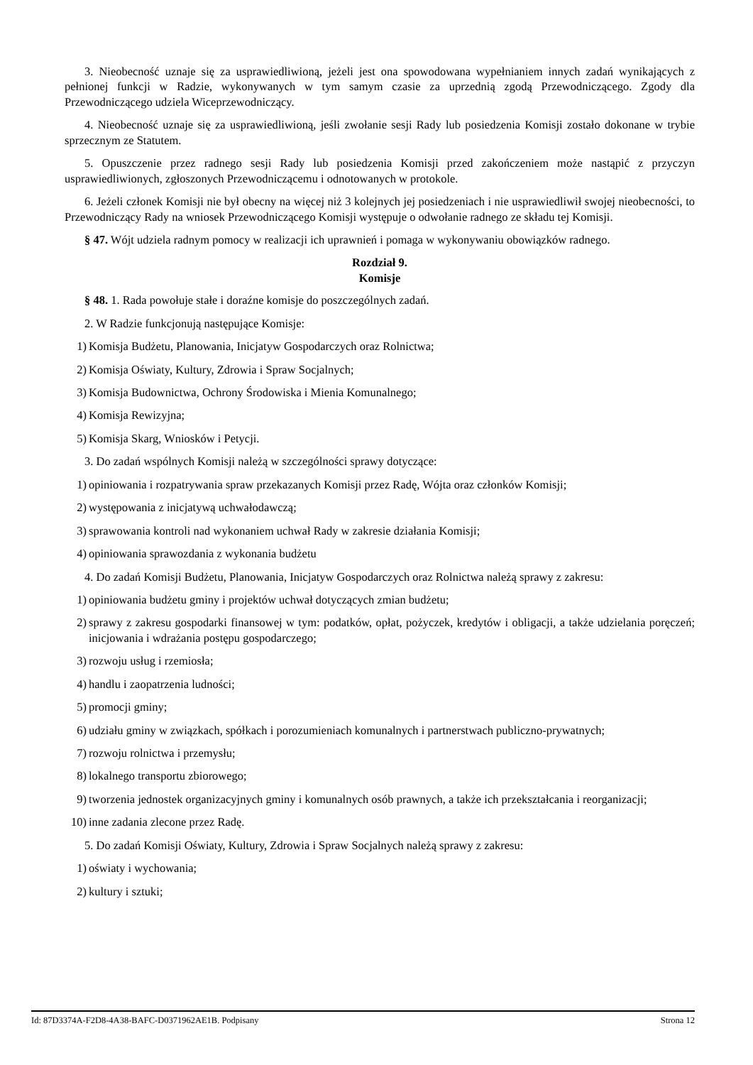3. Nieobecność uznaje się za usprawiedliwioną, jeżeli jest ona spowodowana wypełnianiem innych zadań wynikających z pełnionej funkcji w Radzie, wykonywanych w tym samym czasie za uprzednią zgodą Przewodniczącego. Zgody dla Przewodniczącego udziela Wiceprzewodniczący.
4. Nieobecność uznaje się za usprawiedliwioną, jeśli zwołanie sesji Rady lub posiedzenia Komisji zostało dokonane w trybie sprzecznym ze Statutem.
5. Opuszczenie przez radnego sesji Rady lub posiedzenia Komisji przed zakończeniem może nastąpić z przyczyn usprawiedliwionych, zgłoszonych Przewodniczącemu i odnotowanych w protokole.
6. Jeżeli członek Komisji nie był obecny na więcej niż 3 kolejnych jej posiedzeniach i nie usprawiedliwił swojej nieobecności, to Przewodniczący Rady na wniosek Przewodniczącego Komisji występuje o odwołanie radnego ze składu tej Komisji.
§ 47. Wójt udziela radnym pomocy w realizacji ich uprawnień i pomaga w wykonywaniu obowiązków radnego.
Rozdział 9.
Komisje
§ 48. 1. Rada powołuje stałe i doraźne komisje do poszczególnych zadań.
2. W Radzie funkcjonują następujące Komisje:
1) Komisja Budżetu, Planowania, Inicjatyw Gospodarczych oraz Rolnictwa;
2) Komisja Oświaty, Kultury, Zdrowia i Spraw Socjalnych;
3) Komisja Budownictwa, Ochrony Środowiska i Mienia Komunalnego;
4) Komisja Rewizyjna;
5) Komisja Skarg, Wniosków i Petycji.
3. Do zadań wspólnych Komisji należą w szczególności sprawy dotyczące:
1) opiniowania i rozpatrywania spraw przekazanych Komisji przez Radę, Wójta oraz członków Komisji;
2) występowania z inicjatywą uchwałodawczą;
3) sprawowania kontroli nad wykonaniem uchwał Rady w zakresie działania Komisji;
4) opiniowania sprawozdania z wykonania budżetu
4. Do zadań Komisji Budżetu, Planowania, Inicjatyw Gospodarczych oraz Rolnictwa należą sprawy z zakresu:
1) opiniowania budżetu gminy i projektów uchwał dotyczących zmian budżetu;
2) sprawy z zakresu gospodarki finansowej w tym: podatków, opłat, pożyczek, kredytów i obligacji, a także udzielania poręczeń; inicjowania i wdrażania postępu gospodarczego;
3) rozwoju usług i rzemiosła;
4) handlu i zaopatrzenia ludności;
5) promocji gminy;
6) udziału gminy w związkach, spółkach i porozumieniach komunalnych i partnerstwach publiczno-prywatnych;
7) rozwoju rolnictwa i przemysłu;
8) lokalnego transportu zbiorowego;
9) tworzenia jednostek organizacyjnych gminy i komunalnych osób prawnych, a także ich przekształcania i reorganizacji;
10) inne zadania zlecone przez Radę.
5. Do zadań Komisji Oświaty, Kultury, Zdrowia i Spraw Socjalnych należą sprawy z zakresu:
1) oświaty i wychowania;
2) kultury i sztuki;
Id: 87D3374A-F2D8-4A38-BAFC-D0371962AE1B. Podpisany Strona 12